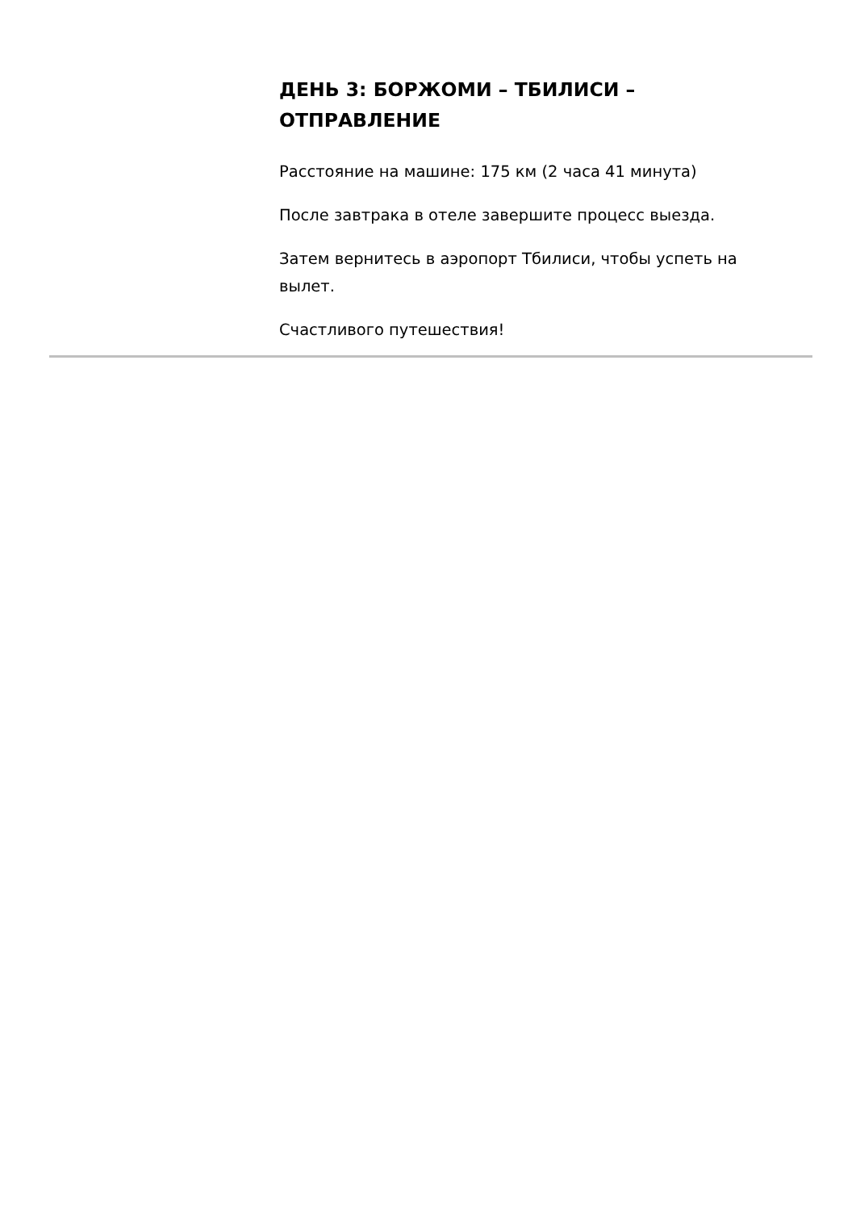ДЕНЬ 3: БОРЖОМИ – ТБИЛИСИ – ОТПРАВЛЕНИЕ
Расстояние на машине: 175 км (2 часа 41 минута)
После завтрака в отеле завершите процесс выезда.
Затем вернитесь в аэропорт Тбилиси, чтобы успеть на вылет.
Счастливого путешествия!